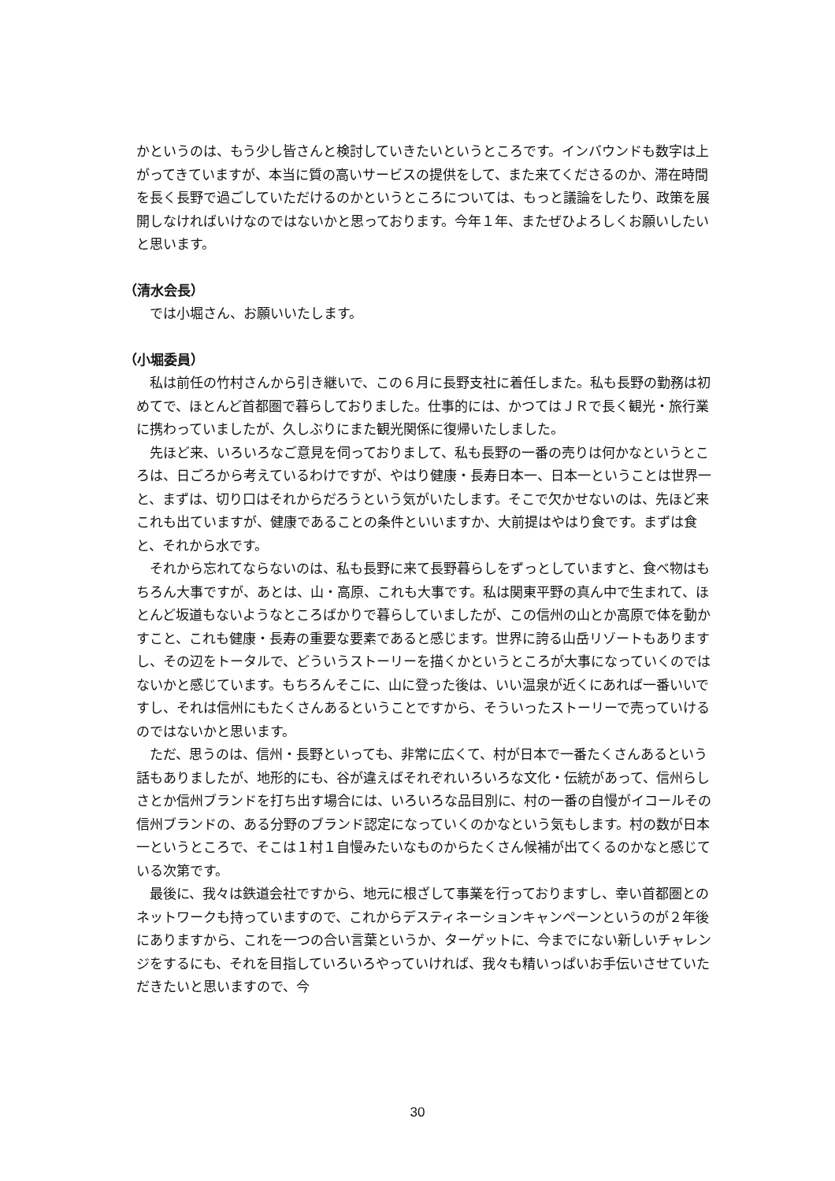かというのは、もう少し皆さんと検討していきたいというところです。インバウンドも数字は上がってきていますが、本当に質の高いサービスの提供をして、また来てくださるのか、滞在時間を長く長野で過ごしていただけるのかというところについては、もっと議論をしたり、政策を展開しなければいけなのではないかと思っております。今年１年、またぜひよろしくお願いしたいと思います。
（清水会長）
では小堀さん、お願いいたします。
（小堀委員）
私は前任の竹村さんから引き継いで、この６月に長野支社に着任しまた。私も長野の勤務は初めてで、ほとんど首都圏で暮らしておりました。仕事的には、かつてはＪＲで長く観光・旅行業に携わっていましたが、久しぶりにまた観光関係に復帰いたしました。
先ほど来、いろいろなご意見を伺っておりまして、私も長野の一番の売りは何かなというところは、日ごろから考えているわけですが、やはり健康・長寿日本一、日本一ということは世界一と、まずは、切り口はそれからだろうという気がいたします。そこで欠かせないのは、先ほど来これも出ていますが、健康であることの条件といいますか、大前提はやはり食です。まずは食と、それから水です。
それから忘れてならないのは、私も長野に来て長野暮らしをずっとしていますと、食べ物はもちろん大事ですが、あとは、山・高原、これも大事です。私は関東平野の真ん中で生まれて、ほとんど坂道もないようなところばかりで暮らしていましたが、この信州の山とか高原で体を動かすこと、これも健康・長寿の重要な要素であると感じます。世界に誇る山岳リゾートもありますし、その辺をトータルで、どういうストーリーを描くかというところが大事になっていくのではないかと感じています。もちろんそこに、山に登った後は、いい温泉が近くにあれば一番いいですし、それは信州にもたくさんあるということですから、そういったストーリーで売っていけるのではないかと思います。
ただ、思うのは、信州・長野といっても、非常に広くて、村が日本で一番たくさんあるという話もありましたが、地形的にも、谷が違えばそれぞれいろいろな文化・伝統があって、信州らしさとか信州ブランドを打ち出す場合には、いろいろな品目別に、村の一番の自慢がイコールその信州ブランドの、ある分野のブランド認定になっていくのかなという気もします。村の数が日本一というところで、そこは１村１自慢みたいなものからたくさん候補が出てくるのかなと感じている次第です。
最後に、我々は鉄道会社ですから、地元に根ざして事業を行っておりますし、幸い首都圏とのネットワークも持っていますので、これからデスティネーションキャンペーンというのが２年後にありますから、これを一つの合い言葉というか、ターゲットに、今までにない新しいチャレンジをするにも、それを目指していろいろやっていければ、我々も精いっぱいお手伝いさせていただきたいと思いますので、今
30